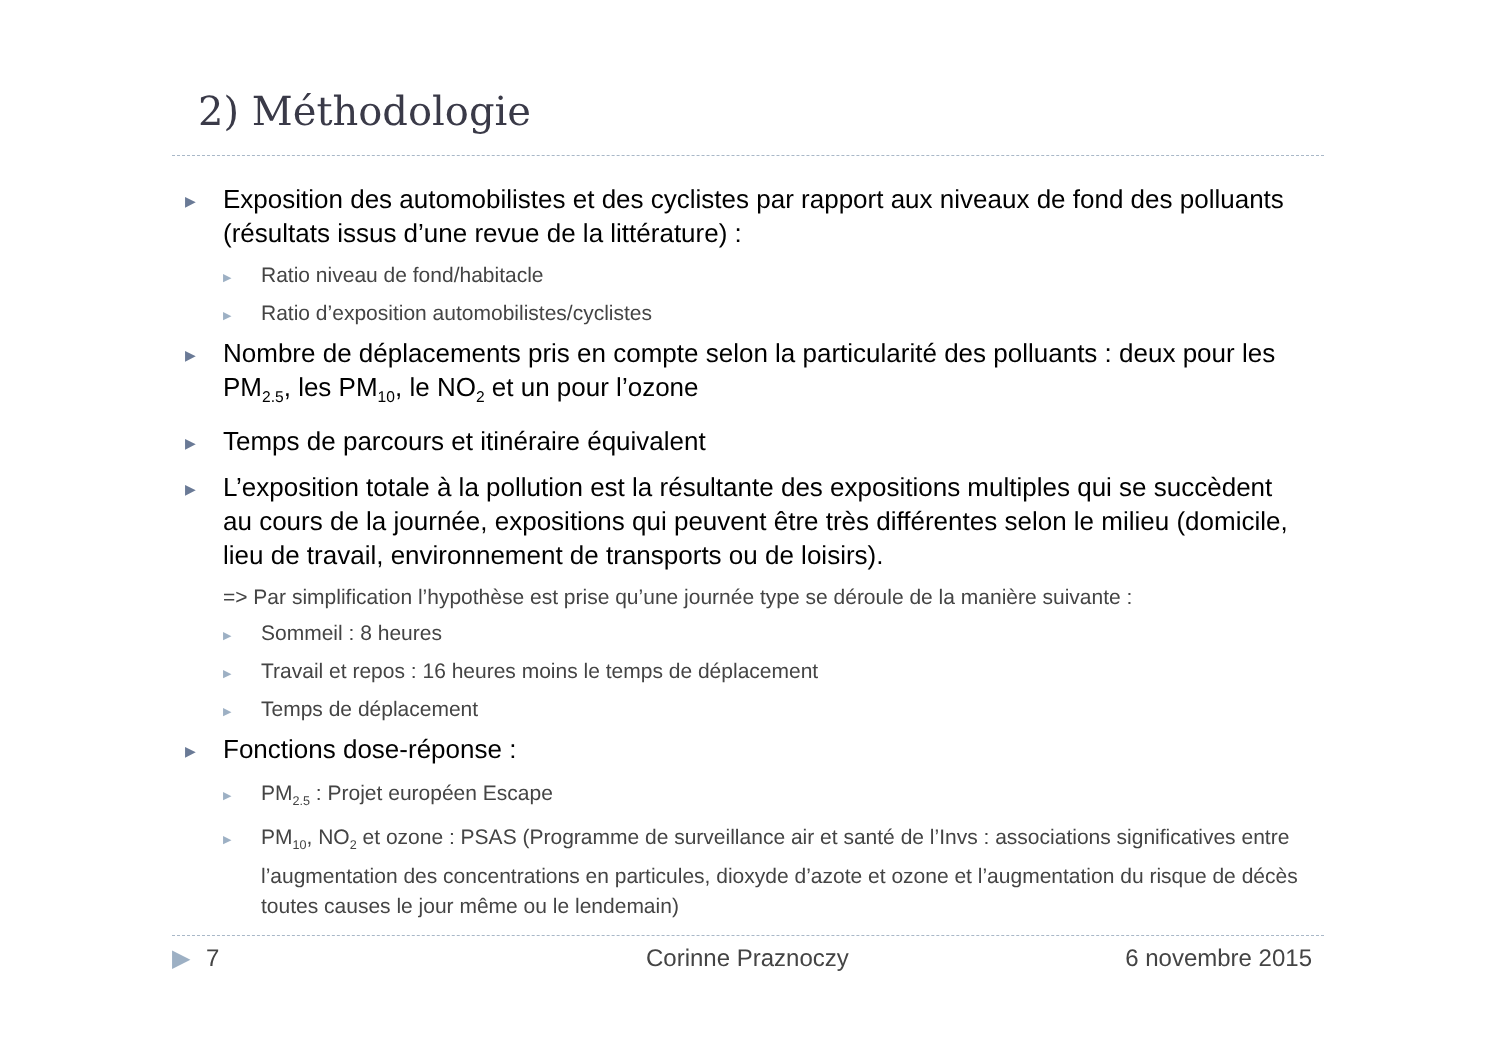2) Méthodologie
▶ Exposition des automobilistes et des cyclistes par rapport aux niveaux de fond des polluants (résultats issus d’une revue de la littérature) :
▶ Ratio niveau de fond/habitacle
▶ Ratio d’exposition automobilistes/cyclistes
▶ Nombre de déplacements pris en compte selon la particularité des polluants : deux pour les PM<sub>2.5</sub>, les PM<sub>10</sub>, le NO<sub>2</sub> et un pour l’ozone
▶ Temps de parcours et itinéraire équivalent
▶ L’exposition totale à la pollution est la résultante des expositions multiples qui se succèdent au cours de la journée, expositions qui peuvent être très différentes selon le milieu (domicile, lieu de travail, environnement de transports ou de loisirs).
=> Par simplification l’hypothèse est prise qu’une journée type se déroule de la manière suivante :
▶ Sommeil : 8 heures
▶ Travail et repos : 16 heures moins le temps de déplacement
▶ Temps de déplacement
▶ Fonctions dose-réponse :
▶ PM<sub>2.5</sub> : Projet européen Escape
▶ PM<sub>10</sub>, NO<sub>2</sub> et ozone : PSAS (Programme de surveillance air et santé de l’Invs : associations significatives entre l’augmentation des concentrations en particules, dioxyde d’azote et ozone et l’augmentation du risque de décès toutes causes le jour même ou le lendemain)
▶ 7 Corinne Praznoczy 6 novembre 2015